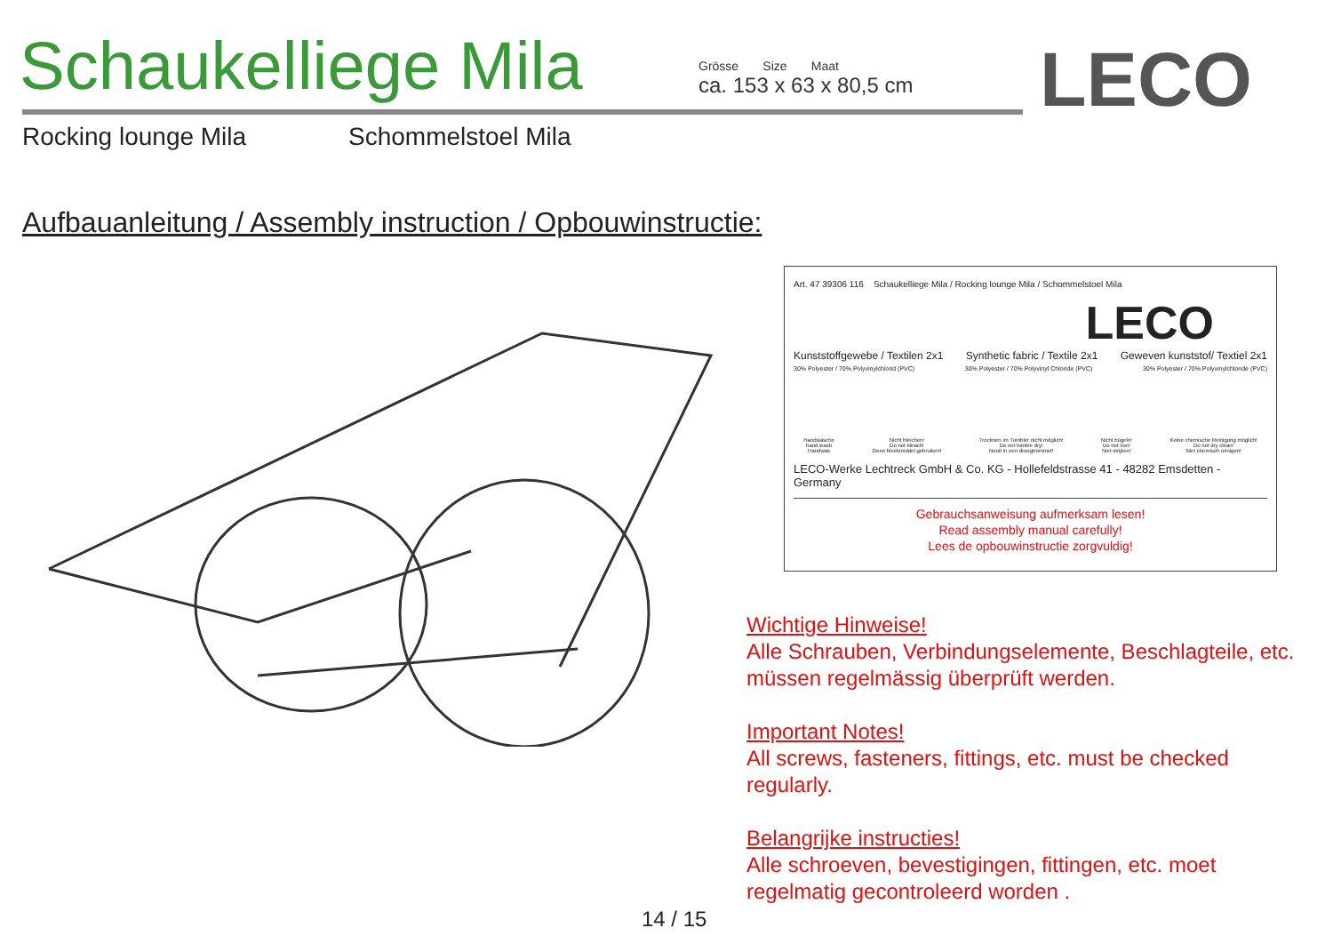Schaukelliege Mila
Grösse Size Maat
ca. 153 x 63 x 80,5 cm
LECO
Rocking lounge Mila Schommelstoel Mila
Aufbauanleitung / Assembly instruction / Opbouwinstructie:
Art. 47 39306 116 Schaukelliege Mila / Rocking lounge Mila / Schommelstoel Mila
LECO
Kunststoffgewebe / Textilen 2x1 Synthetic fabric / Textile 2x1 Geweven kunststof/ Textiel 2x1
30% Polyester / 70% Polyvinylchlorid (PVC) 30% Polyester / 70% Polyvinyl Chloride (PVC) 30% Polyester / 70% Polyvinylchloride (PVC)
Handwäsche
hand wash
Handwas Nicht bleichen!
Do not bleach!
Geen bleekmiddel gebruiken! Trocknen im Tumbler nicht möglich!
Do not tumble dry!
Nooit in een droogtrommel! Nicht bügeln!
Do not iron!
Niet strijken! Keine chemische Reinigung möglich!
Do not dry clean!
Niet chemisch reinigen!
LECO-Werke Lechtreck GmbH & Co. KG - Hollefeldstrasse 41 - 48282 Emsdetten - Germany
Gebrauchsanweisung aufmerksam lesen!
Read assembly manual carefully!
Lees de opbouwinstructie zorgvuldig!
Wichtige Hinweise!
Alle Schrauben, Verbindungselemente, Beschlagteile, etc. müssen regelmässig überprüft werden.
Important Notes!
All screws, fasteners, fittings, etc. must be checked regularly.
Belangrijke instructies!
Alle schroeven, bevestigingen, fittingen, etc. moet regelmatig gecontroleerd worden .
14 / 15